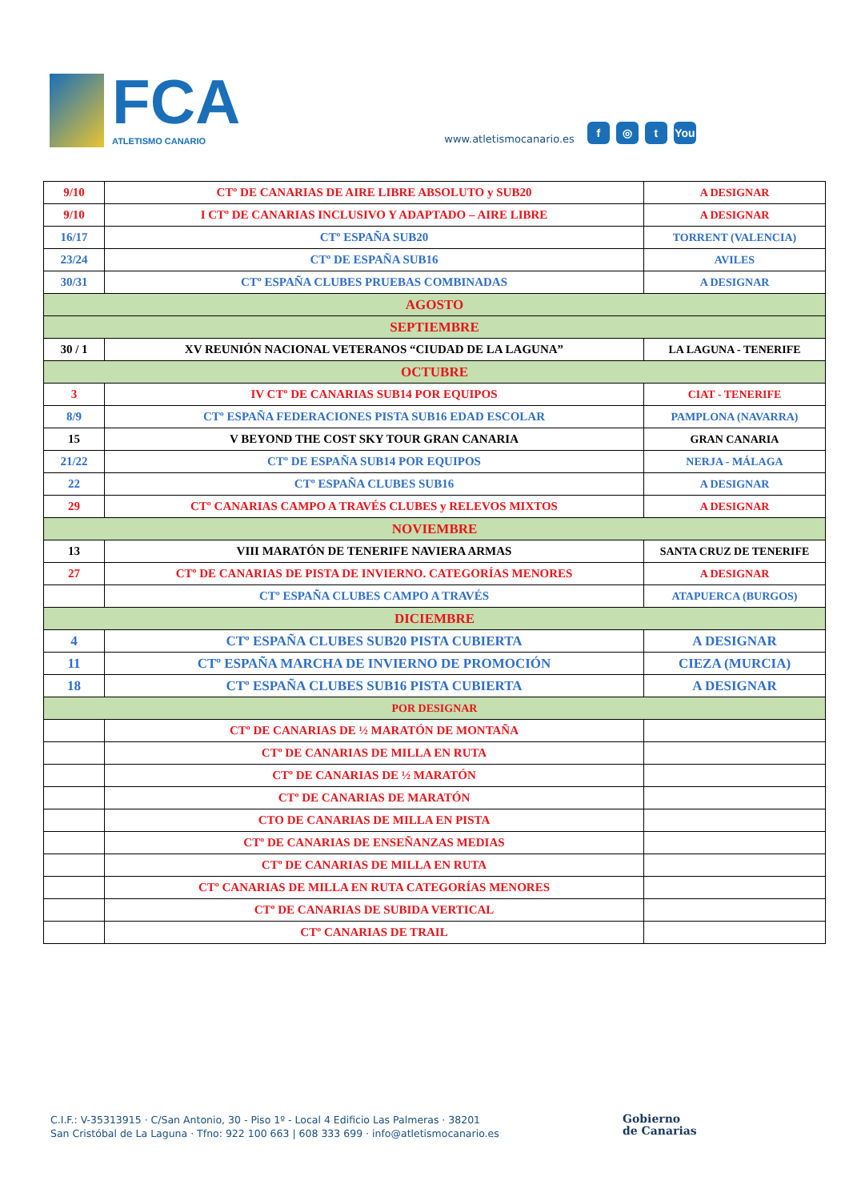FCA
ATLETISMO CANARIO
www.atletismocanario.es
f ◎ t You
| 9/10 | CTº DE CANARIAS DE AIRE LIBRE ABSOLUTO y SUB20 | A DESIGNAR |
| 9/10 | I CTº DE CANARIAS INCLUSIVO Y ADAPTADO – AIRE LIBRE | A DESIGNAR |
| 16/17 | CTº ESPAÑA SUB20 | TORRENT (VALENCIA) |
| 23/24 | CTº DE ESPAÑA SUB16 | AVILES |
| 30/31 | CTº ESPAÑA CLUBES PRUEBAS COMBINADAS | A DESIGNAR |
| AGOSTO | | |
| SEPTIEMBRE | | |
| 30 / 1 | XV REUNIÓN NACIONAL VETERANOS “CIUDAD DE LA LAGUNA” | LA LAGUNA - TENERIFE |
| OCTUBRE | | |
| 3 | IV CTº DE CANARIAS SUB14 POR EQUIPOS | CIAT - TENERIFE |
| 8/9 | CTº ESPAÑA FEDERACIONES PISTA SUB16 EDAD ESCOLAR | PAMPLONA (NAVARRA) |
| 15 | V BEYOND THE COST SKY TOUR GRAN CANARIA | GRAN CANARIA |
| 21/22 | CTº DE ESPAÑA SUB14 POR EQUIPOS | NERJA - MÁLAGA |
| 22 | CTº ESPAÑA CLUBES SUB16 | A DESIGNAR |
| 29 | CTº CANARIAS CAMPO A TRAVÉS CLUBES y RELEVOS MIXTOS | A DESIGNAR |
| NOVIEMBRE | | |
| 13 | VIII MARATÓN DE TENERIFE NAVIERA ARMAS | SANTA CRUZ DE TENERIFE |
| 27 | CTº DE CANARIAS DE PISTA DE INVIERNO. CATEGORÍAS MENORES | A DESIGNAR |
| | CTº ESPAÑA CLUBES CAMPO A TRAVÉS | ATAPUERCA (BURGOS) |
| DICIEMBRE | | |
| 4 | CTº ESPAÑA CLUBES SUB20 PISTA CUBIERTA | A DESIGNAR |
| 11 | CTº ESPAÑA MARCHA DE INVIERNO DE PROMOCIÓN | CIEZA (MURCIA) |
| 18 | CTº ESPAÑA CLUBES SUB16 PISTA CUBIERTA | A DESIGNAR |
| POR DESIGNAR | | |
| | CTº DE CANARIAS DE ½ MARATÓN DE MONTAÑA | |
| | CTº DE CANARIAS DE MILLA EN RUTA | |
| | CTº DE CANARIAS DE ½ MARATÓN | |
| | CTº DE CANARIAS DE MARATÓN | |
| | CTO DE CANARIAS DE MILLA EN PISTA | |
| | CTº DE CANARIAS DE ENSEÑANZAS MEDIAS | |
| | CTº DE CANARIAS DE MILLA EN RUTA | |
| | CTº CANARIAS DE MILLA EN RUTA CATEGORÍAS MENORES | |
| | CTº DE CANARIAS DE SUBIDA VERTICAL | |
| | CTº CANARIAS DE TRAIL | |
C.I.F.: V-35313915 · C/San Antonio, 30 - Piso 1º - Local 4 Edificio Las Palmeras · 38201
San Cristóbal de La Laguna · Tfno: 922 100 663 | 608 333 699 · info@atletismocanario.es
Gobierno
de Canarias